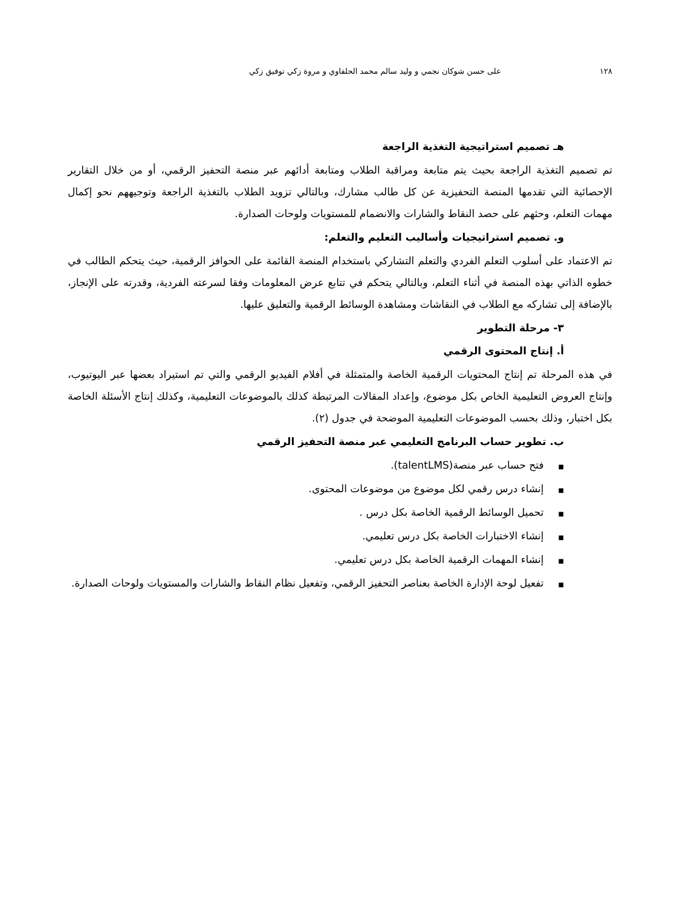١٢٨ على حسن شوكان نجمي و وليد سالم محمد الحلفاوي و مروة زكي توفيق زكي
هـ تصميم استراتيجية التغذية الراجعة
تم تصميم التغذية الراجعة بحيث يتم متابعة ومراقبة الطلاب ومتابعة أدائهم عبر منصة التحفيز الرقمي، أو من خلال التقارير الإحصائية التي تقدمها المنصة التحفيزية عن كل طالب مشارك، وبالتالي تزويد الطلاب بالتغذية الراجعة وتوجيههم نحو إكمال مهمات التعلم، وحثهم على حصد النقاط والشارات والانضمام للمستويات ولوحات الصدارة.
و. تصميم استراتيجيات وأساليب التعليم والتعلم:
تم الاعتماد على أسلوب التعلم الفردي والتعلم التشاركي باستخدام المنصة القائمة على الحوافز الرقمية، حيث يتحكم الطالب في خطوه الذاتي بهذه المنصة في أثناء التعلم، وبالتالي يتحكم في تتابع عرض المعلومات وفقا لسرعته الفردية، وقدرته على الإنجاز، بالإضافة إلى تشاركه مع الطلاب في النقاشات ومشاهدة الوسائط الرقمية والتعليق عليها.
٣- مرحلة التطوير
أ. إنتاج المحتوى الرقمي
في هذه المرحلة تم إنتاج المحتويات الرقمية الخاصة والمتمثلة في أفلام الفيديو الرقمي والتي تم استيراد بعضها عبر اليوتيوب، وإنتاج العروض التعليمية الخاص بكل موضوع، وإعداد المقالات المرتبطة كذلك بالموضوعات التعليمية، وكذلك إنتاج الأسئلة الخاصة بكل اختبار، وذلك بحسب الموضوعات التعليمية الموضحة في جدول (٢).
ب. تطوير حساب البرنامج التعليمي عبر منصة التحفيز الرقمي
■فتح حساب عبر منصة(talentLMS).
■إنشاء درس رقمي لكل موضوع من موضوعات المحتوى.
■تحميل الوسائط الرقمية الخاصة بكل درس .
■إنشاء الاختبارات الخاصة بكل درس تعليمي.
■إنشاء المهمات الرقمية الخاصة بكل درس تعليمي.
■ تفعيل لوحة الإدارة الخاصة بعناصر التحفيز الرقمي، وتفعيل نظام النقاط والشارات والمستويات ولوحات الصدارة.